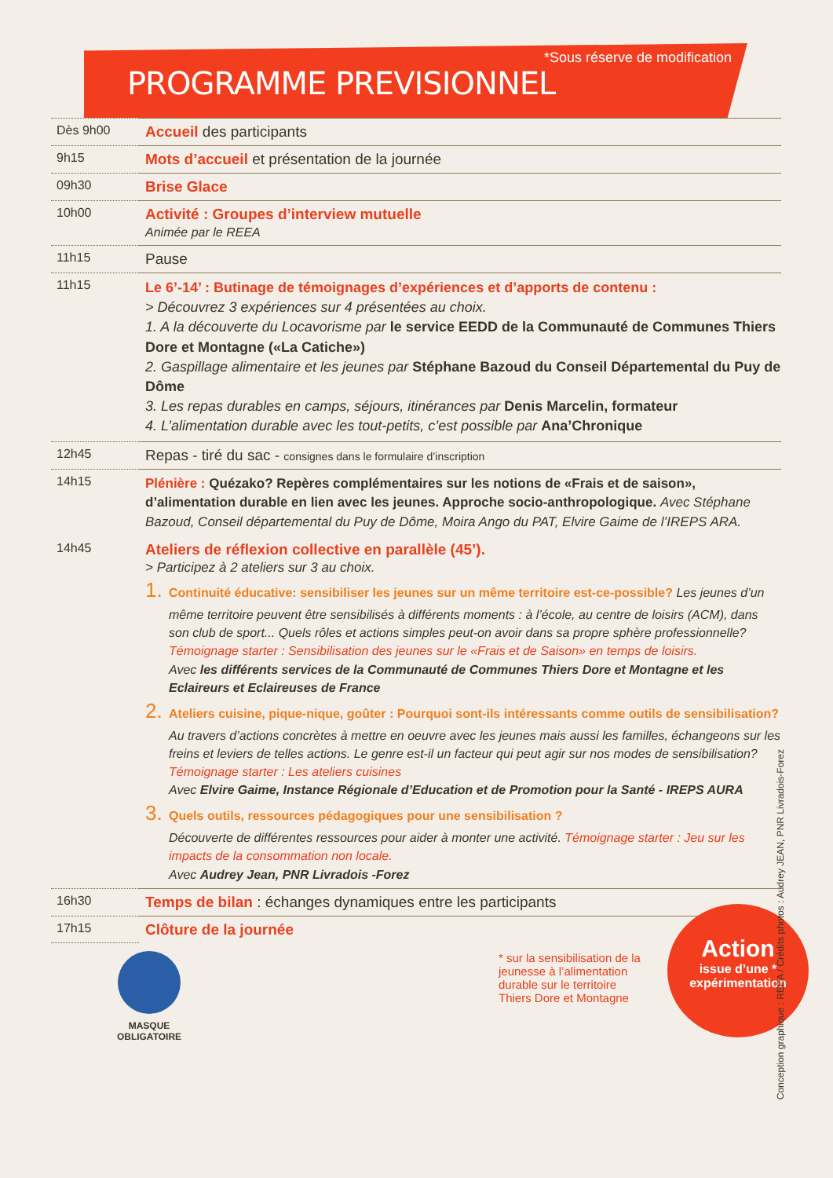PROGRAMME PREVISIONNEL
*Sous réserve de modification
| Dès 9h00 | Accueil des participants |
| 9h15 | Mots d’accueil et présentation de la journée |
| 09h30 | Brise Glace |
| 10h00 | Activité : Groupes d’interview mutuelle Animée par le REEA |
| 11h15 | Pause |
| 11h15 | Le 6’-14’ : Butinage de témoignages d’expériences et d’apports de contenu : > Découvrez 3 expériences sur 4 présentées au choix. 1. A la découverte du Locavorisme par le service EEDD de la Communauté de Communes Thiers Dore et Montagne («La Catiche») 2. Gaspillage alimentaire et les jeunes par Stéphane Bazoud du Conseil Départemental du Puy de Dôme 3. Les repas durables en camps, séjours, itinérances par Denis Marcelin, formateur 4. L’alimentation durable avec les tout-petits, c’est possible par Ana’Chronique |
| 12h45 | Repas - tiré du sac - consignes dans le formulaire d’inscription |
| 14h15 | Plénière : Quézako? Repères complémentaires sur les notions de «Frais et de saison», d’alimentation durable en lien avec les jeunes. Approche socio-anthropologique. Avec Stéphane Bazoud, Conseil départemental du Puy de Dôme, Moira Ango du PAT, Elvire Gaime de l’IREPS ARA. |
| 14h45 | Ateliers de réflexion collective en parallèle (45’). > Participez à 2 ateliers sur 3 au choix. 1. Continuité éducative: sensibiliser les jeunes sur un même territoire est-ce-possible? Les jeunes d’un même territoire peuvent être sensibilisés à différents moments : à l’école, au centre de loisirs (ACM), dans son club de sport... Quels rôles et actions simples peut-on avoir dans sa propre sphère professionnelle? Témoignage starter : Sensibilisation des jeunes sur le «Frais et de Saison» en temps de loisirs. Avec les différents services de la Communauté de Communes Thiers Dore et Montagne et les Eclaireurs et Eclaireuses de France 2. Ateliers cuisine, pique-nique, goûter : Pourquoi sont-ils intéressants comme outils de sensibilisation? Au travers d’actions concrètes à mettre en oeuvre avec les jeunes mais aussi les familles, échangeons sur les freins et leviers de telles actions. Le genre est-il un facteur qui peut agir sur nos modes de sensibilisation? Témoignage starter : Les ateliers cuisines Avec Elvire Gaime, Instance Régionale d’Education et de Promotion pour la Santé - IREPS AURA 3. Quels outils, ressources pédagogiques pour une sensibilisation ? Découverte de différentes ressources pour aider à monter une activité. Témoignage starter : Jeu sur les impacts de la consommation non locale. Avec Audrey Jean, PNR Livradois -Forez |
| 16h30 | Temps de bilan : échanges dynamiques entre les participants |
| 17h15 | Clôture de la journée |
MASQUE
OBLIGATOIRE
* sur la sensibilisation de la jeunesse à l’alimentation durable sur le territoire Thiers Dore et Montagne
Action
issue d’une *
expérimentation
Conception graphique : REEA / Crédits photos : Audrey JEAN, PNR Livradois-Forez